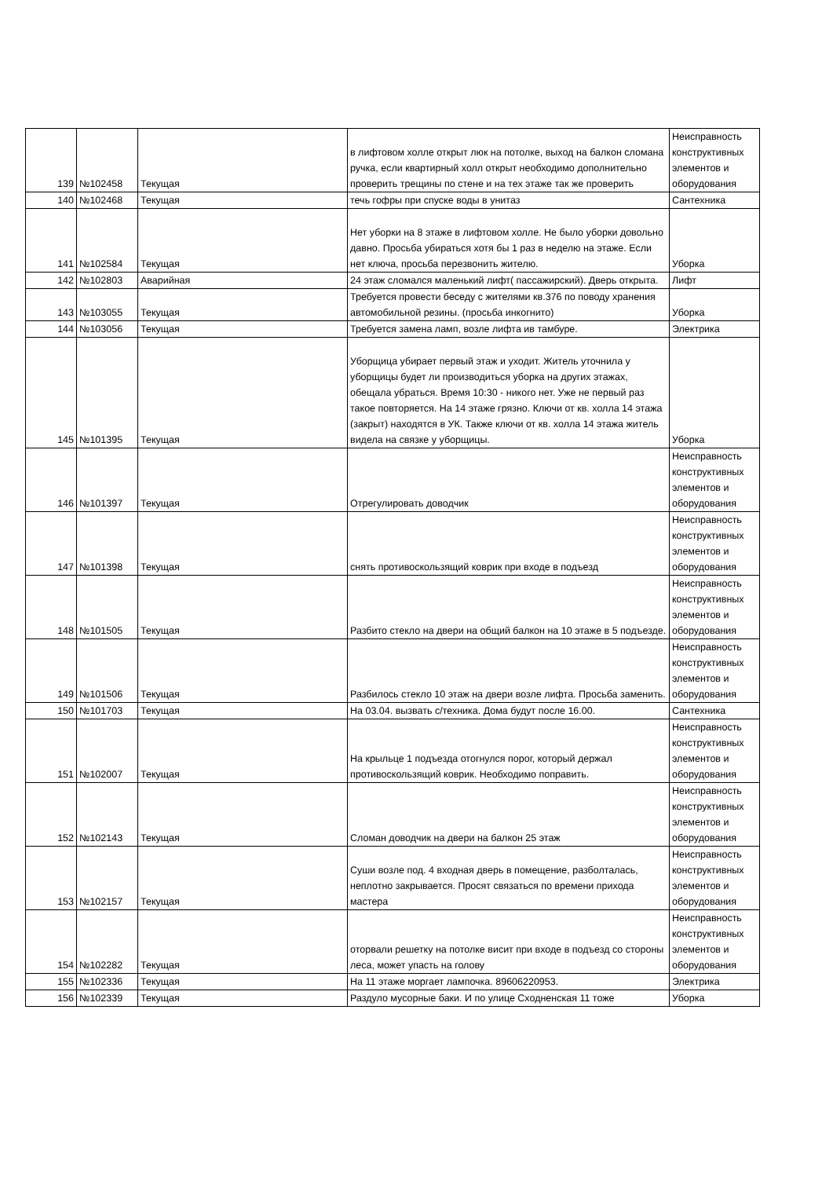| 139 | №102458 | Текущая | в лифтовом холле открыт люк на потолке, выход на балкон сломана ручка, если квартирный холл открыт необходимо дополнительно проверить трещины по стене и на тех этаже так же проверить | Неисправность конструктивных элементов и оборудования |
| 140 | №102468 | Текущая | течь гофры при спуске воды в унитаз | Сантехника |
| 141 | №102584 | Текущая | Нет уборки на 8 этаже в лифтовом холле. Не было уборки довольно давно. Просьба убираться хотя бы 1 раз в неделю на этаже. Если нет ключа, просьба перезвонить жителю. | Уборка |
| 142 | №102803 | Аварийная | 24 этаж сломался маленький лифт( пассажирский). Дверь открыта. | Лифт |
| 143 | №103055 | Текущая | Требуется провести беседу с жителями кв.376 по поводу хранения автомобильной резины. (просьба инкогнито) | Уборка |
| 144 | №103056 | Текущая | Требуется замена ламп, возле лифта ив тамбуре. | Электрика |
| 145 | №101395 | Текущая | Уборщица убирает первый этаж и уходит. Житель уточнила у уборщицы будет ли производиться уборка на других этажах, обещала убраться. Время 10:30 - никого нет. Уже не первый раз такое повторяется. На 14 этаже грязно. Ключи от кв. холла 14 этажа (закрыт) находятся в УК. Также ключи от кв. холла 14 этажа житель видела на связке у уборщицы. | Уборка |
| 146 | №101397 | Текущая | Отрегулировать доводчик | Неисправность конструктивных элементов и оборудования |
| 147 | №101398 | Текущая | снять противоскользящий коврик при входе в подъезд | Неисправность конструктивных элементов и оборудования |
| 148 | №101505 | Текущая | Разбито стекло на двери на общий балкон на 10 этаже в 5 подъезде. | Неисправность конструктивных элементов и оборудования |
| 149 | №101506 | Текущая | Разбилось стекло 10 этаж на двери возле лифта. Просьба заменить. | Неисправность конструктивных элементов и оборудования |
| 150 | №101703 | Текущая | На 03.04. вызвать с/техника. Дома будут после 16.00. | Сантехника |
| 151 | №102007 | Текущая | На крыльце 1 подъезда отогнулся порог, который держал противоскользящий коврик. Необходимо поправить. | Неисправность конструктивных элементов и оборудования |
| 152 | №102143 | Текущая | Сломан доводчик на двери на балкон 25 этаж | Неисправность конструктивных элементов и оборудования |
| 153 | №102157 | Текущая | Суши возле под. 4 входная дверь в помещение, разболталась, неплотно закрывается. Просят связаться по времени прихода мастера | Неисправность конструктивных элементов и оборудования |
| 154 | №102282 | Текущая | оторвали решетку на потолке висит при входе в подъезд со стороны леса, может упасть на голову | Неисправность конструктивных элементов и оборудования |
| 155 | №102336 | Текущая | На 11 этаже моргает лампочка. 89606220953. | Электрика |
| 156 | №102339 | Текущая | Раздуло мусорные баки. И по улице Сходненская 11 тоже | Уборка |